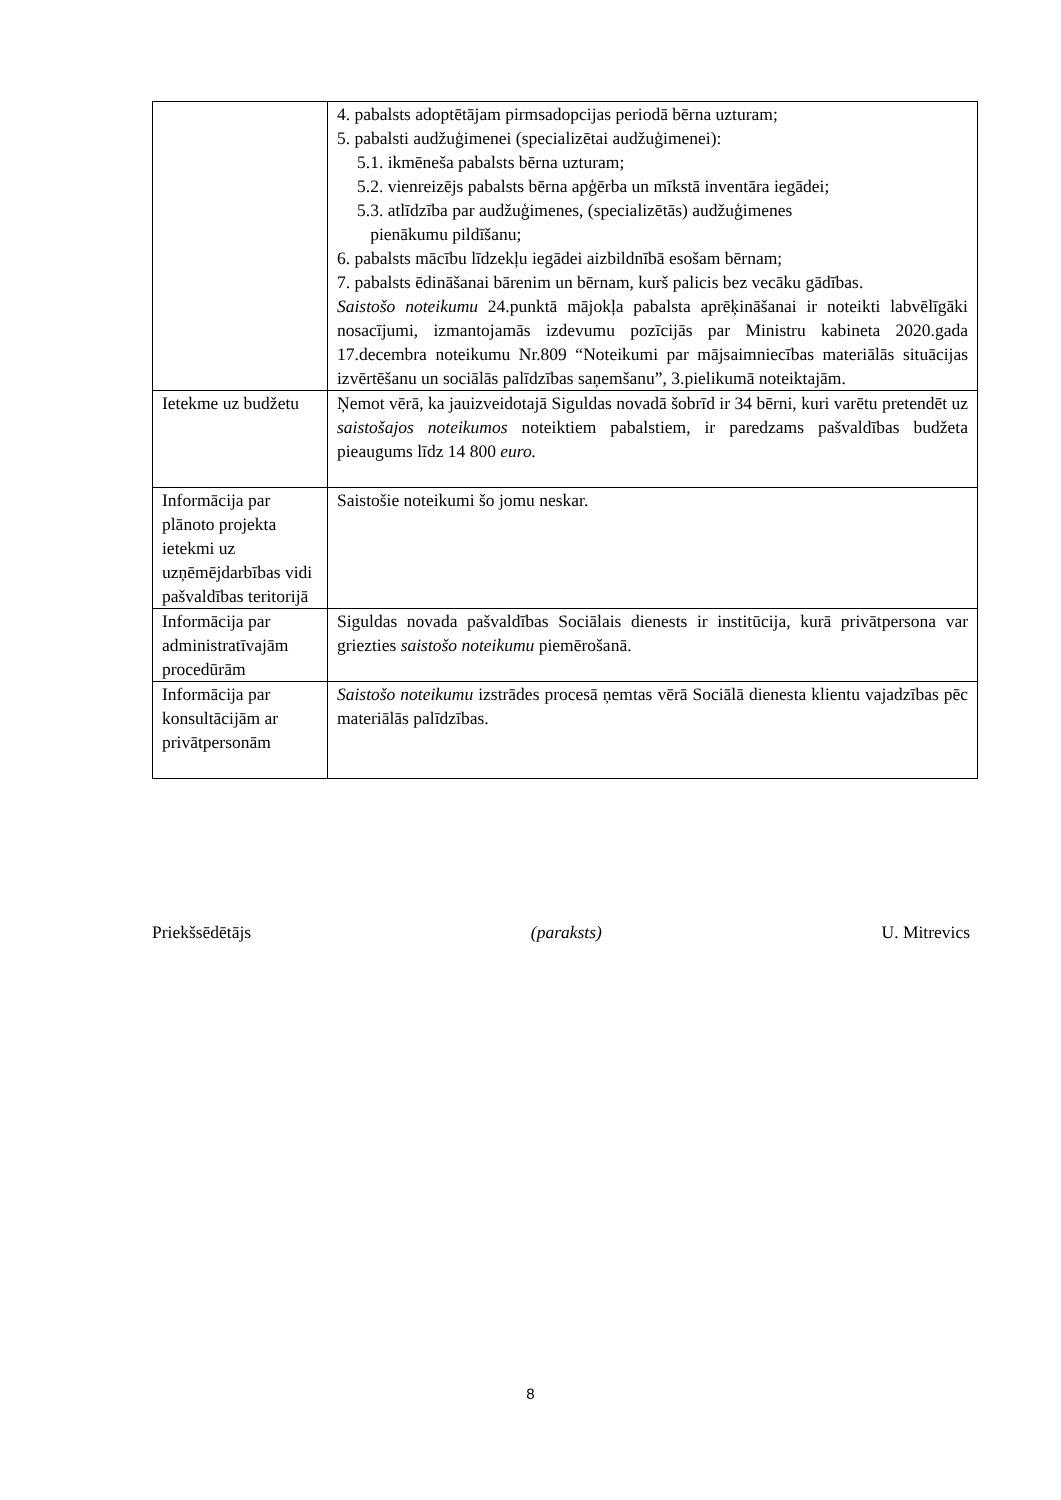| | 4. pabalsts adoptētājam pirmsadopcijas periodā bērna uzturam; 5. pabalsti audžuģimenei (specializētai audžuģimenei): 5.1. ikmēneša pabalsts bērna uzturam; 5.2. vienreizējs pabalsts bērna apģērba un mīkstā inventāra iegādei; 5.3. atlīdzība par audžuģimenes, (specializētās) audžuģimenes pienākumu pildīšanu; 6. pabalsts mācību līdzekļu iegādei aizbildnībā esošam bērnam; 7. pabalsts ēdināšanai bārenim un bērnam, kurš palicis bez vecāku gādības. Saistošo noteikumu 24.punktā mājokļa pabalsta aprēķināšanai ir noteikti labvēlīgāki nosacījumi, izmantojamās izdevumu pozīcijās par Ministru kabineta 2020.gada 17.decembra noteikumu Nr.809 “Noteikumi par mājsaimniecības materiālās situācijas izvērtēšanu un sociālās palīdzības saņemšanu”, 3.pielikumā noteiktajām. |
| Ietekme uz budžetu | Ņemot vērā, ka jauizveidotajā Siguldas novadā šobrīd ir 34 bērni, kuri varētu pretendēt uz saistošajos noteikumos noteiktiem pabalstiem, ir paredzams pašvaldības budžeta pieaugums līdz 14 800 euro. |
| Informācija par plānoto projekta ietekmi uz uzņēmējdarbības vidi pašvaldības teritorijā | Saistošie noteikumi šo jomu neskar. |
| Informācija par administratīvajām procedūrām | Siguldas novada pašvaldības Sociālais dienests ir institūcija, kurā privātpersona var griezties saistošo noteikumu piemērošanā. |
| Informācija par konsultācijām ar privātpersonām | Saistošo noteikumu izstrādes procesā ņemtas vērā Sociālā dienesta klientu vajadzības pēc materiālās palīdzības. |
Priekšsēdētājs (paraksts) U. Mitrevics
8